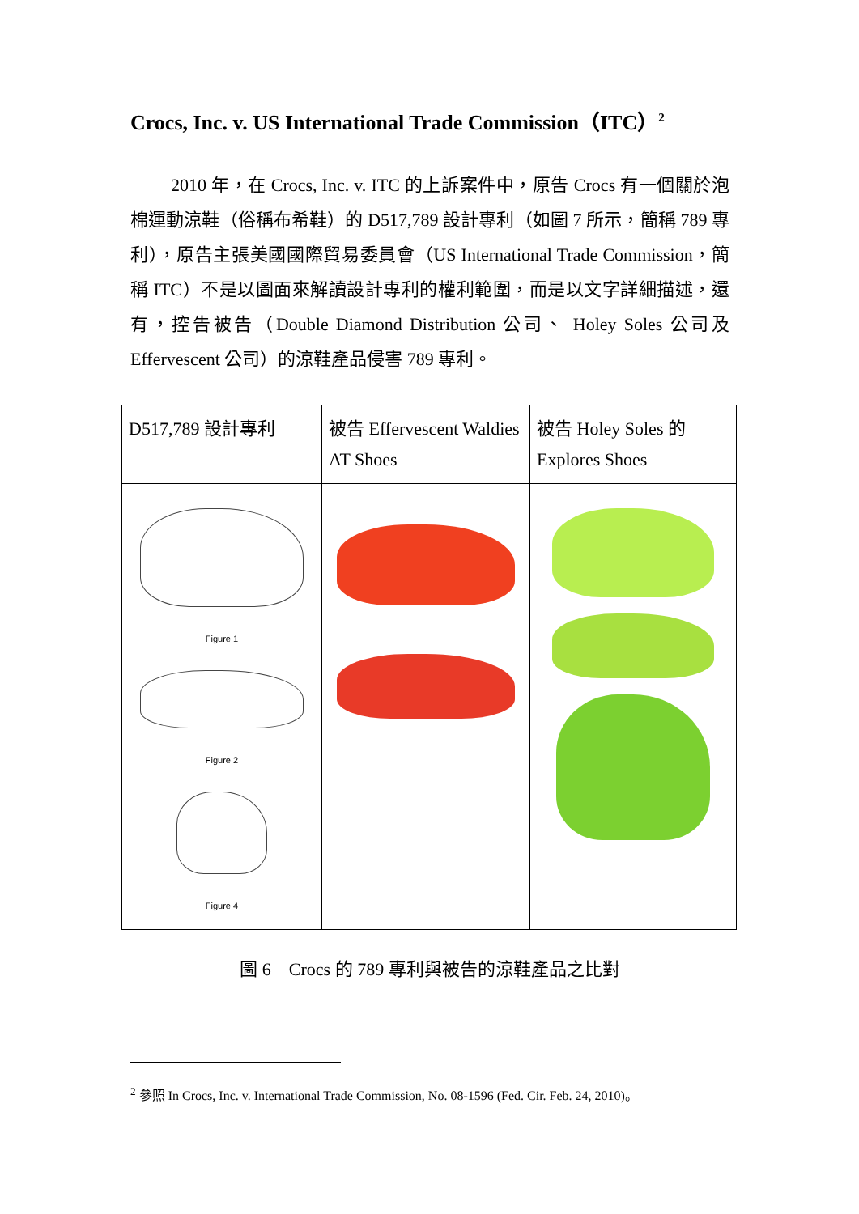Crocs, Inc. v. US International Trade Commission（ITC）<sup>2</sup>
2010 年，在 Crocs, Inc. v. ITC 的上訴案件中，原告 Crocs 有一個關於泡棉運動涼鞋（俗稱布希鞋）的 D517,789 設計專利（如圖 7 所示，簡稱 789 專利），原告主張美國國際貿易委員會（US International Trade Commission，簡稱 ITC）不是以圖面來解讀設計專利的權利範圍，而是以文字詳細描述，還有，控告被告（Double Diamond Distribution 公司、 Holey Soles 公司及 Effervescent 公司）的涼鞋產品侵害 789 專利。
| D517,789 設計專利 | 被告 Effervescent Waldies AT Shoes | 被告 Holey Soles 的 Explores Shoes |
| Figure 1 Figure 2 Figure 4 | | |
圖 6　Crocs 的 789 專利與被告的涼鞋產品之比對
<sup>2</sup> 參照 In Crocs, Inc. v. International Trade Commission, No. 08-1596 (Fed. Cir. Feb. 24, 2010)。